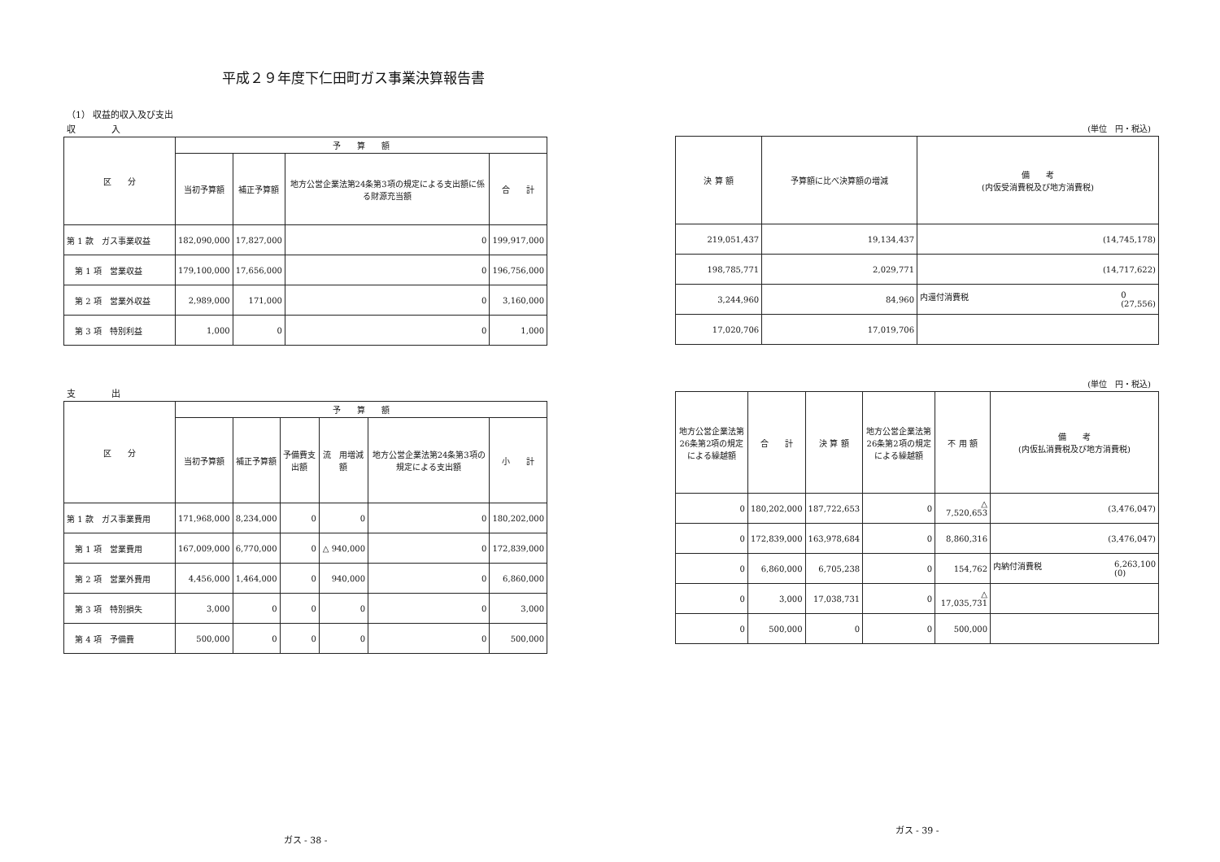平成２９年度下仁田町ガス事業決算報告書
（1） 収益的収入及び支出
収　　　　入
| 区 分 | 予 算 額 | | | |
| --- | --- | --- | --- | --- |
| | 当初予算額 | 補正予算額 | 地方公営企業法第24条第3項の規定による支出額に係る財源充当額 | 合 計 |
| 第 1 款 ガス事業収益 | 182,090,000 | 17,827,000 | 0 | 199,917,000 |
| 第 1 項 営業収益 | 179,100,000 | 17,656,000 | 0 | 196,756,000 |
| 第 2 項 営業外収益 | 2,989,000 | 171,000 | 0 | 3,160,000 |
| 第 3 項 特別利益 | 1,000 | 0 | 0 | 1,000 |
支　　　　出
| 区 分 | 予 算 額 | | | | | |
| --- | --- | --- | --- | --- | --- | --- |
| | 当初予算額 | 補正予算額 | 予備費支出額 | 流 用増減額 | 地方公営企業法第24条第3項の規定による支出額 | 小 計 |
| 第 1 款 ガス事業費用 | 171,968,000 | 8,234,000 | 0 | 0 | 0 | 180,202,000 |
| 第 1 項 営業費用 | 167,009,000 | 6,770,000 | 0 | △ 940,000 | 0 | 172,839,000 |
| 第 2 項 営業外費用 | 4,456,000 | 1,464,000 | 0 | 940,000 | 0 | 6,860,000 |
| 第 3 項 特別損失 | 3,000 | 0 | 0 | 0 | 0 | 3,000 |
| 第 4 項 予備費 | 500,000 | 0 | 0 | 0 | 0 | 500,000 |
ガス - 38 -
(単位　円・税込)
| 決 算 額 | 予算額に比べ決算額の増減 | 備 考 (内仮受消費税及び地方消費税) |
| --- | --- | --- |
| 219,051,437 | 19,134,437 | (14,745,178) |
| 198,785,771 | 2,029,771 | (14,717,622) |
| 3,244,960 | 84,960 | 内還付消費税 0 (27,556) |
| 17,020,706 | 17,019,706 | |
(単位　円・税込)
| 地方公営企業法第26条第2項の規定による繰越額 | 合 計 | 決 算 額 | 地方公営企業法第26条第2項の規定による繰越額 | 不 用 額 | 備 考 (内仮払消費税及び地方消費税) |
| --- | --- | --- | --- | --- | --- |
| 0 | 180,202,000 | 187,722,653 | 0 | △ 7,520,653 | (3,476,047) |
| 0 | 172,839,000 | 163,978,684 | 0 | 8,860,316 | (3,476,047) |
| 0 | 6,860,000 | 6,705,238 | 0 | 154,762 | 内納付消費税 6,263,100 (0) |
| 0 | 3,000 | 17,038,731 | 0 | △ 17,035,731 | |
| 0 | 500,000 | 0 | 0 | 500,000 | |
ガス - 39 -